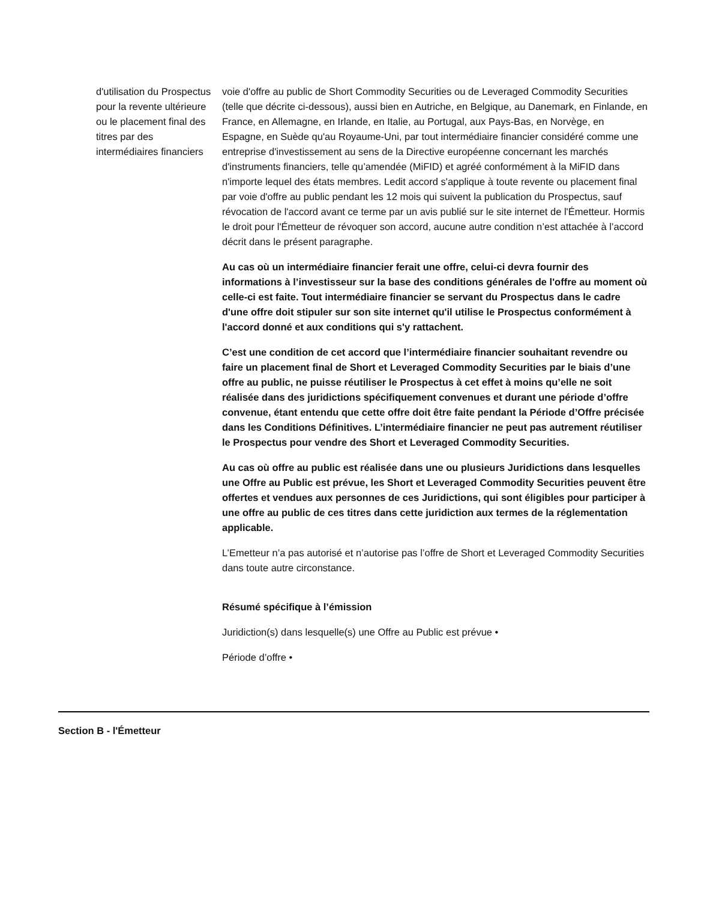| d'utilisation du Prospectus pour la revente ultérieure ou le placement final des titres par des intermédiaires financiers | voie d'offre au public de Short Commodity Securities ou de Leveraged Commodity Securities (telle que décrite ci-dessous), aussi bien en Autriche, en Belgique, au Danemark, en Finlande, en France, en Allemagne, en Irlande, en Italie, au Portugal, aux Pays‑Bas, en Norvège, en Espagne, en Suède qu'au Royaume-Uni, par tout intermédiaire financier considéré comme une entreprise d'investissement au sens de la Directive européenne concernant les marchés d'instruments financiers, telle qu’amendée (MiFID) et agréé conformément à la MiFID dans n'importe lequel des états membres. Ledit accord s'applique à toute revente ou placement final par voie d'offre au public pendant les 12 mois qui suivent la publication du Prospectus, sauf révocation de l'accord avant ce terme par un avis publié sur le site internet de l'Émetteur. Hormis le droit pour l'Émetteur de révoquer son accord, aucune autre condition n’est attachée à l’accord décrit dans le présent paragraphe. Au cas où un intermédiaire financier ferait une offre, celui‑ci devra fournir des informations à l’investisseur sur la base des conditions générales de l'offre au moment où celle-ci est faite. Tout intermédiaire financier se servant du Prospectus dans le cadre d'une offre doit stipuler sur son site internet qu'il utilise le Prospectus conformément à l'accord donné et aux conditions qui s'y rattachent. C’est une condition de cet accord que l’intermédiaire financier souhaitant revendre ou faire un placement final de Short et Leveraged Commodity Securities par le biais d’une offre au public, ne puisse réutiliser le Prospectus à cet effet à moins qu’elle ne soit réalisée dans des juridictions spécifiquement convenues et durant une période d’offre convenue, étant entendu que cette offre doit être faite pendant la Période d’Offre précisée dans les Conditions Définitives. L’intermédiaire financier ne peut pas autrement réutiliser le Prospectus pour vendre des Short et Leveraged Commodity Securities. Au cas où offre au public est réalisée dans une ou plusieurs Juridictions dans lesquelles une Offre au Public est prévue, les Short et Leveraged Commodity Securities peuvent être offertes et vendues aux personnes de ces Juridictions, qui sont éligibles pour participer à une offre au public de ces titres dans cette juridiction aux termes de la réglementation applicable. L’Emetteur n’a pas autorisé et n’autorise pas l’offre de Short et Leveraged Commodity Securities dans toute autre circonstance. Résumé spécifique à l’émission Juridiction(s) dans lesquelle(s) une Offre au Public est prévue • Période d’offre • |
Section B - l'Émetteur